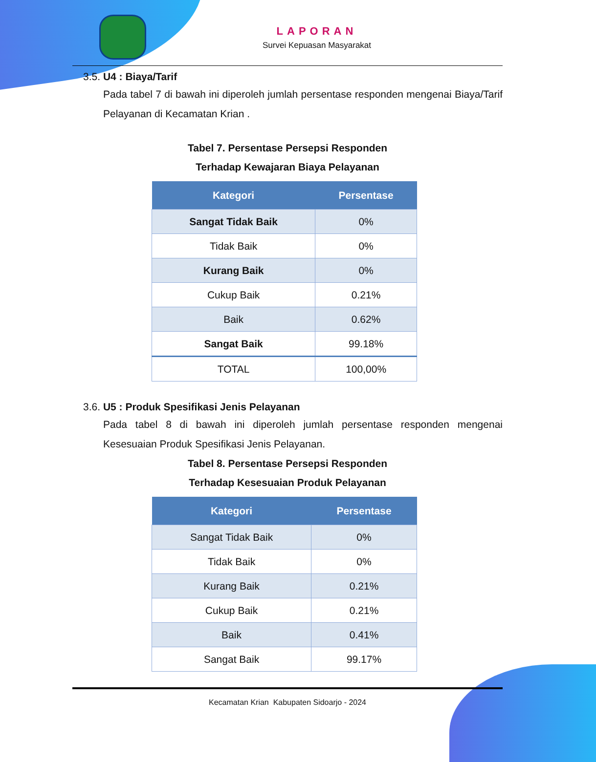LAPORAN
Survei Kepuasan Masyarakat
3.5. U4 : Biaya/Tarif
Pada tabel 7 di bawah ini diperoleh jumlah persentase responden mengenai Biaya/Tarif Pelayanan di Kecamatan Krian .
Tabel 7. Persentase Persepsi Responden
Terhadap Kewajaran Biaya Pelayanan
| Kategori | Persentase |
| --- | --- |
| Sangat Tidak Baik | 0% |
| Tidak Baik | 0% |
| Kurang Baik | 0% |
| Cukup Baik | 0.21% |
| Baik | 0.62% |
| Sangat Baik | 99.18% |
| TOTAL | 100,00% |
3.6. U5 : Produk Spesifikasi Jenis Pelayanan
Pada tabel 8 di bawah ini diperoleh jumlah persentase responden mengenai Kesesuaian Produk Spesifikasi Jenis Pelayanan.
Tabel 8. Persentase Persepsi Responden
Terhadap Kesesuaian Produk Pelayanan
| Kategori | Persentase |
| --- | --- |
| Sangat Tidak Baik | 0% |
| Tidak Baik | 0% |
| Kurang Baik | 0.21% |
| Cukup Baik | 0.21% |
| Baik | 0.41% |
| Sangat Baik | 99.17% |
Kecamatan Krian Kabupaten Sidoarjo - 2024